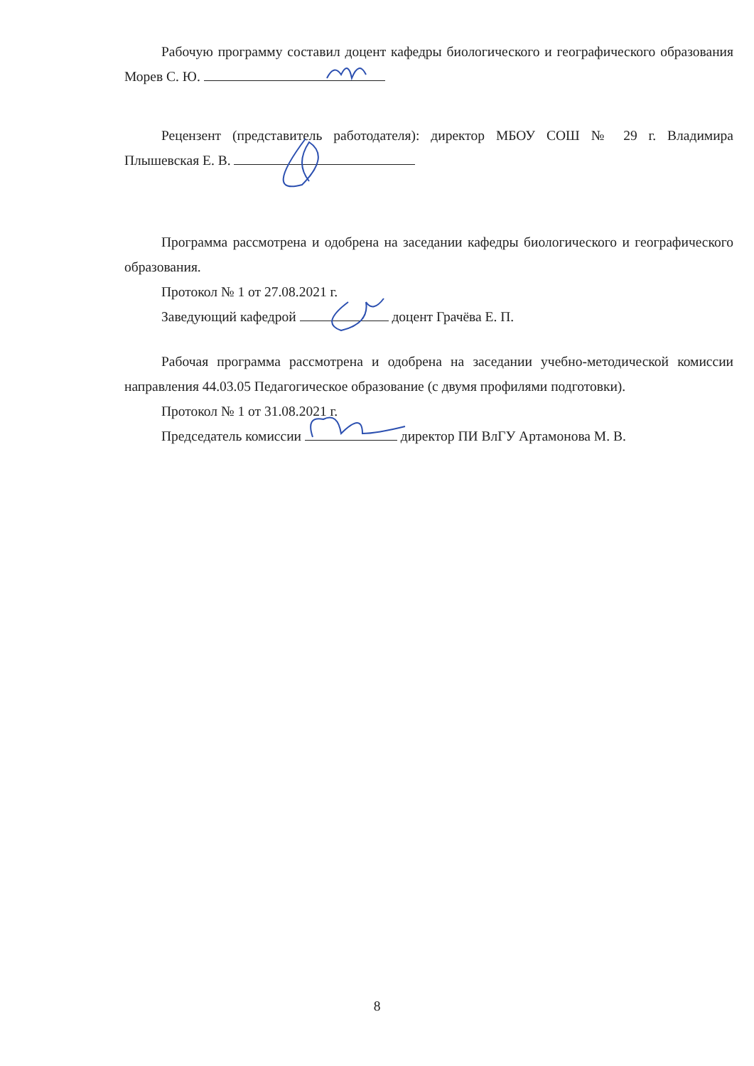Рабочую программу составил доцент кафедры биологического и географического образования Морев С. Ю.
Рецензент (представитель работодателя): директор МБОУ СОШ № 29 г. Владимира Плышевская Е. В.
Программа рассмотрена и одобрена на заседании кафедры биологического и географического образования.
Протокол № 1 от 27.08.2021 г.
Заведующий кафедрой доцент Грачёва Е. П.
Рабочая программа рассмотрена и одобрена на заседании учебно-методической комиссии направления 44.03.05 Педагогическое образование (с двумя профилями подготовки).
Протокол № 1 от 31.08.2021 г.
Председатель комиссии директор ПИ ВлГУ Артамонова М. В.
8